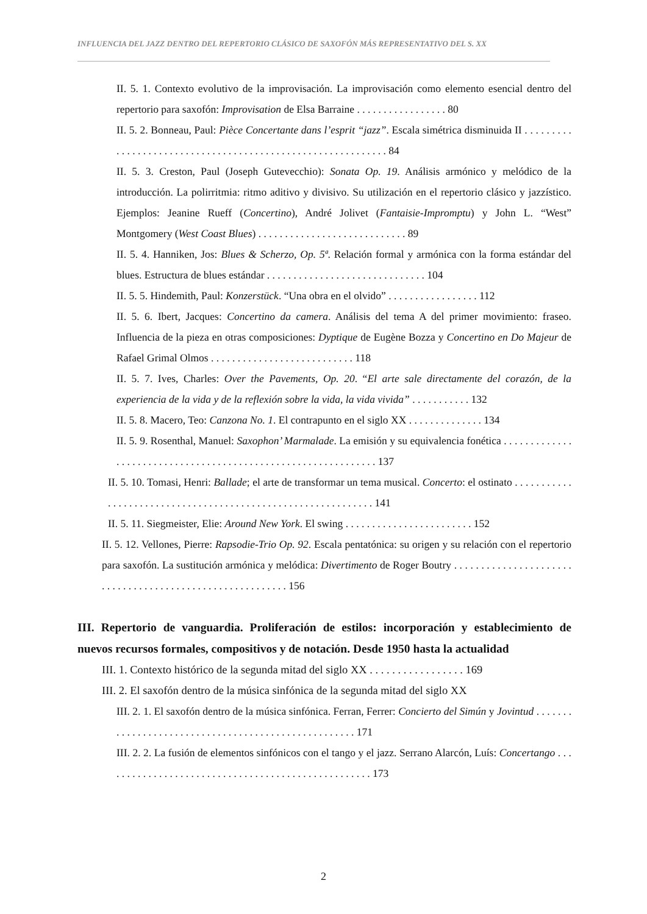INFLUENCIA DEL JAZZ DENTRO DEL REPERTORIO CLÁSICO DE SAXOFÓN MÁS REPRESENTATIVO DEL S. XX
II. 5. 1. Contexto evolutivo de la improvisación. La improvisación como elemento esencial dentro del repertorio para saxofón: Improvisation de Elsa Barraine . . . . . . . . . . . . . . . . . 80
II. 5. 2. Bonneau, Paul: Pièce Concertante dans l’esprit “jazz”. Escala simétrica disminuida II . . . . . . . . . . . . . . . . . . . . . . . . . . . . . . . . . . . . . . . . . . . . . . . . . . . . . . . . . . . . 84
II. 5. 3. Creston, Paul (Joseph Gutevecchio): Sonata Op. 19. Análisis armónico y melódico de la introducción. La polirritmia: ritmo aditivo y divisivo. Su utilización en el repertorio clásico y jazzístico. Ejemplos: Jeanine Rueff (Concertino), André Jolivet (Fantaisie-Impromptu) y John L. “West” Montgomery (West Coast Blues) . . . . . . . . . . . . . . . . . . . . . . . . . . . . 89
II. 5. 4. Hanniken, Jos: Blues & Scherzo, Op. 5ª. Relación formal y armónica con la forma estándar del blues. Estructura de blues estándar . . . . . . . . . . . . . . . . . . . . . . . . . . . . . . 104
II. 5. 5. Hindemith, Paul: Konzerstück. “Una obra en el olvido” . . . . . . . . . . . . . . . . . 112
II. 5. 6. Ibert, Jacques: Concertino da camera. Análisis del tema A del primer movimiento: fraseo. Influencia de la pieza en otras composiciones: Dyptique de Eugène Bozza y Concertino en Do Majeur de Rafael Grimal Olmos . . . . . . . . . . . . . . . . . . . . . . . . . . . 118
II. 5. 7. Ives, Charles: Over the Pavements, Op. 20. “El arte sale directamente del corazón, de la experiencia de la vida y de la reflexión sobre la vida, la vida vivida” . . . . . . . . . . . 132
II. 5. 8. Macero, Teo: Canzona No. 1. El contrapunto en el siglo XX . . . . . . . . . . . . . . 134
II. 5. 9. Rosenthal, Manuel: Saxophon’ Marmalade. La emisión y su equivalencia fonética . . . . . . . . . . . . . . . . . . . . . . . . . . . . . . . . . . . . . . . . . . . . . . . . . . . . . . . . . . . . . . 137
II. 5. 10. Tomasi, Henri: Ballade; el arte de transformar un tema musical. Concerto: el ostinato . . . . . . . . . . . . . . . . . . . . . . . . . . . . . . . . . . . . . . . . . . . . . . . . . . . . . . . . . . . . . 141
II. 5. 11. Siegmeister, Elie: Around New York. El swing . . . . . . . . . . . . . . . . . . . . . . . . 152
II. 5. 12. Vellones, Pierre: Rapsodie-Trio Op. 92. Escala pentatónica: su origen y su relación con el repertorio para saxofón. La sustitución armónica y melódica: Divertimento de Roger Boutry . . . . . . . . . . . . . . . . . . . . . . . . . . . . . . . . . . . . . . . . . . . . . . . . . . . . . . . . . 156
III. Repertorio de vanguardia. Proliferación de estilos: incorporación y establecimiento de nuevos recursos formales, compositivos y de notación. Desde 1950 hasta la actualidad
III. 1. Contexto histórico de la segunda mitad del siglo XX . . . . . . . . . . . . . . . . . 169
III. 2. El saxofón dentro de la música sinfónica de la segunda mitad del siglo XX
III. 2. 1. El saxofón dentro de la música sinfónica. Ferran, Ferrer: Concierto del Simún y Jovintud . . . . . . . . . . . . . . . . . . . . . . . . . . . . . . . . . . . . . . . . . . . . . . . . . . . . 171
III. 2. 2. La fusión de elementos sinfónicos con el tango y el jazz. Serrano Alarcón, Luís: Concertango . . . . . . . . . . . . . . . . . . . . . . . . . . . . . . . . . . . . . . . . . . . . . . . . . . . 173
2